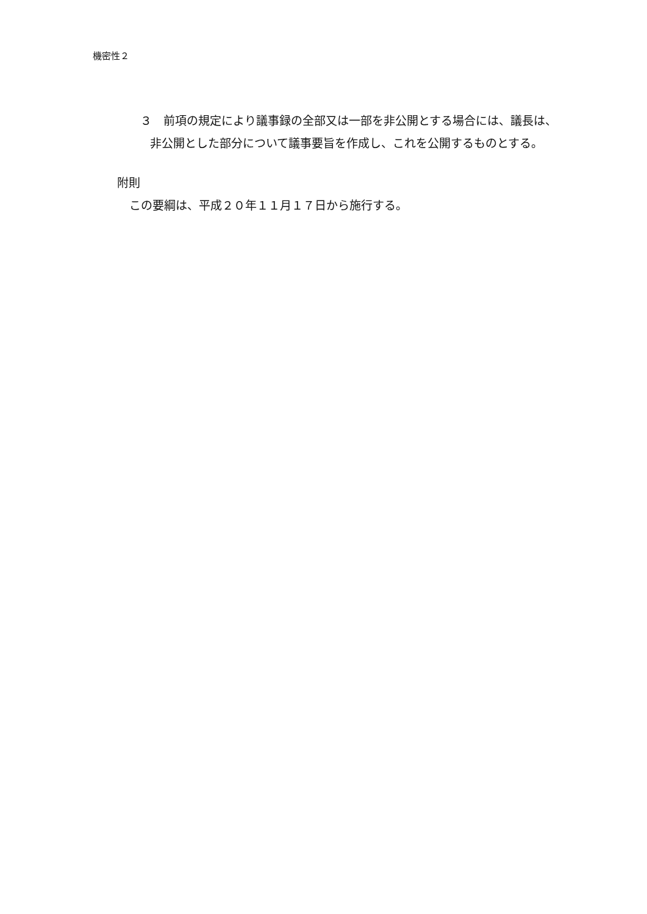機密性２
３　前項の規定により議事録の全部又は一部を非公開とする場合には、議長は、
非公開とした部分について議事要旨を作成し、これを公開するものとする。
附則
この要綱は、平成２０年１１月１７日から施行する。